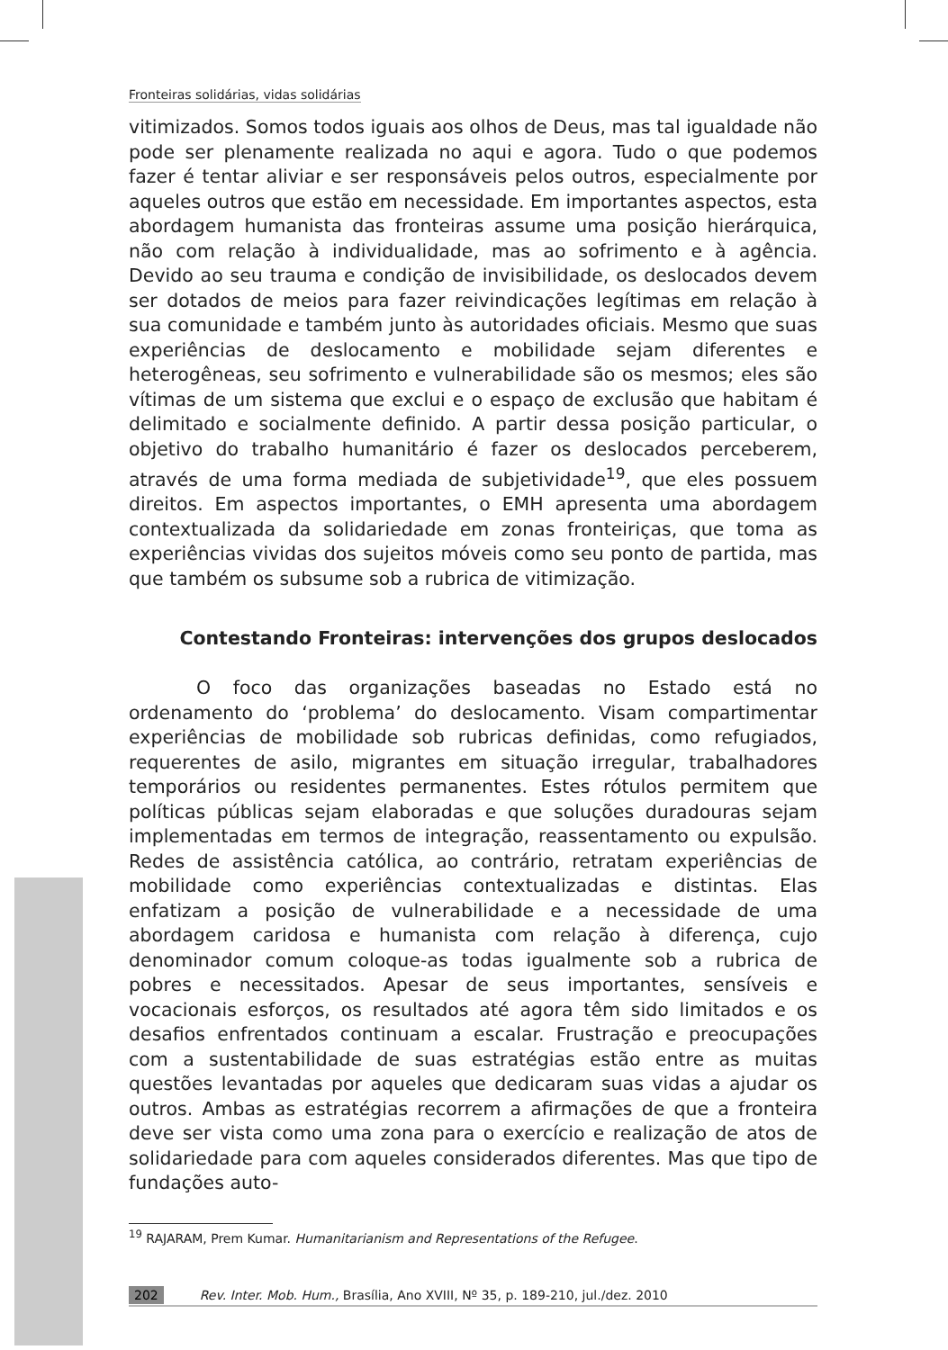Fronteiras solidárias, vidas solidárias
vitimizados. Somos todos iguais aos olhos de Deus, mas tal igualdade não pode ser plenamente realizada no aqui e agora. Tudo o que podemos fazer é tentar aliviar e ser responsáveis pelos outros, especialmente por aqueles outros que estão em necessidade. Em importantes aspectos, esta abordagem humanista das fronteiras assume uma posição hierárquica, não com relação à individualidade, mas ao sofrimento e à agência. Devido ao seu trauma e condição de invisibilidade, os deslocados devem ser dotados de meios para fazer reivindicações legítimas em relação à sua comunidade e também junto às autoridades oficiais. Mesmo que suas experiências de deslocamento e mobilidade sejam diferentes e heterogêneas, seu sofrimento e vulnerabilidade são os mesmos; eles são vítimas de um sistema que exclui e o espaço de exclusão que habitam é delimitado e socialmente definido. A partir dessa posição particular, o objetivo do trabalho humanitário é fazer os deslocados perceberem, através de uma forma mediada de subjetividade<sup>19</sup>, que eles possuem direitos. Em aspectos importantes, o EMH apresenta uma abordagem contextualizada da solidariedade em zonas fronteiriças, que toma as experiências vividas dos sujeitos móveis como seu ponto de partida, mas que também os subsume sob a rubrica de vitimização.
Contestando Fronteiras: intervenções dos grupos deslocados
O foco das organizações baseadas no Estado está no ordenamento do ‘problema’ do deslocamento. Visam compartimentar experiências de mobilidade sob rubricas definidas, como refugiados, requerentes de asilo, migrantes em situação irregular, trabalhadores temporários ou residentes permanentes. Estes rótulos permitem que políticas públicas sejam elaboradas e que soluções duradouras sejam implementadas em termos de integração, reassentamento ou expulsão. Redes de assistência católica, ao contrário, retratam experiências de mobilidade como experiências contextualizadas e distintas. Elas enfatizam a posição de vulnerabilidade e a necessidade de uma abordagem caridosa e humanista com relação à diferença, cujo denominador comum coloque-as todas igualmente sob a rubrica de pobres e necessitados. Apesar de seus importantes, sensíveis e vocacionais esforços, os resultados até agora têm sido limitados e os desafios enfrentados continuam a escalar. Frustração e preocupações com a sustentabilidade de suas estratégias estão entre as muitas questões levantadas por aqueles que dedicaram suas vidas a ajudar os outros. Ambas as estratégias recorrem a afirmações de que a fronteira deve ser vista como uma zona para o exercício e realização de atos de solidariedade para com aqueles considerados diferentes. Mas que tipo de fundações auto-
<sup>19</sup> RAJARAM, Prem Kumar. Humanitarianism and Representations of the Refugee.
202 Rev. Inter. Mob. Hum., Brasília, Ano XVIII, Nº 35, p. 189-210, jul./dez. 2010